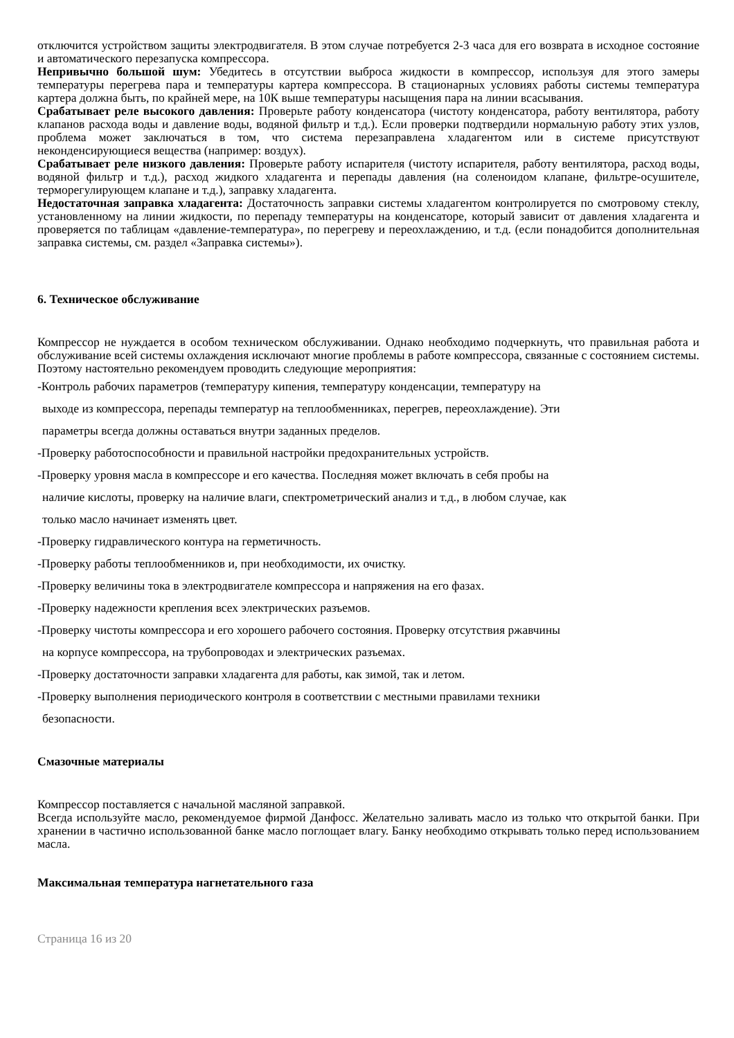отключится устройством защиты электродвигателя. В этом случае потребуется 2-3 часа для его возврата в исходное состояние и автоматического перезапуска компрессора.
Непривычно большой шум: Убедитесь в отсутствии выброса жидкости в компрессор, используя для этого замеры температуры перегрева пара и температуры картера компрессора. В стационарных условиях работы системы температура картера должна быть, по крайней мере, на 10К выше температуры насыщения пара на линии всасывания.
Срабатывает реле высокого давления: Проверьте работу конденсатора (чистоту конденсатора, работу вентилятора, работу клапанов расхода воды и давление воды, водяной фильтр и т.д.). Если проверки подтвердили нормальную работу этих узлов, проблема может заключаться в том, что система перезаправлена хладагентом или в системе присутствуют неконденсирующиеся вещества (например: воздух).
Срабатывает реле низкого давления: Проверьте работу испарителя (чистоту испарителя, работу вентилятора, расход воды, водяной фильтр и т.д.), расход жидкого хладагента и перепады давления (на соленоидом клапане, фильтре-осушителе, терморегулирующем клапане и т.д.), заправку хладагента.
Недостаточная заправка хладагента: Достаточность заправки системы хладагентом контролируется по смотровому стеклу, установленному на линии жидкости, по перепаду температуры на конденсаторе, который зависит от давления хладагента и проверяется по таблицам «давление-температура», по перегреву и переохлаждению, и т.д. (если понадобится дополнительная заправка системы, см. раздел «Заправка системы»).
6. Техническое обслуживание
Компрессор не нуждается в особом техническом обслуживании. Однако необходимо подчеркнуть, что правильная работа и обслуживание всей системы охлаждения исключают многие проблемы в работе компрессора, связанные с состоянием системы. Поэтому настоятельно рекомендуем проводить следующие мероприятия:
-Контроль рабочих параметров (температуру кипения, температуру конденсации, температуру на
выходе из компрессора, перепады температур на теплообменниках, перегрев, переохлаждение). Эти
параметры всегда должны оставаться внутри заданных пределов.
-Проверку работоспособности и правильной настройки предохранительных устройств.
-Проверку уровня масла в компрессоре и его качества. Последняя может включать в себя пробы на
наличие кислоты, проверку на наличие влаги, спектрометрический анализ и т.д., в любом случае, как
только масло начинает изменять цвет.
-Проверку гидравлического контура на герметичность.
-Проверку работы теплообменников и, при необходимости, их очистку.
-Проверку величины тока в электродвигателе компрессора и напряжения на его фазах.
-Проверку надежности крепления всех электрических разъемов.
-Проверку чистоты компрессора и его хорошего рабочего состояния. Проверку отсутствия ржавчины
на корпусе компрессора, на трубопроводах и электрических разъемах.
-Проверку достаточности заправки хладагента для работы, как зимой, так и летом.
-Проверку выполнения периодического контроля в соответствии с местными правилами техники
безопасности.
Смазочные материалы
Компрессор поставляется с начальной масляной заправкой.
Всегда используйте масло, рекомендуемое фирмой Данфосс. Желательно заливать масло из только что открытой банки. При хранении в частично использованной банке масло поглощает влагу. Банку необходимо открывать только перед использованием масла.
Максимальная температура нагнетательного газа
Страница 16 из 20